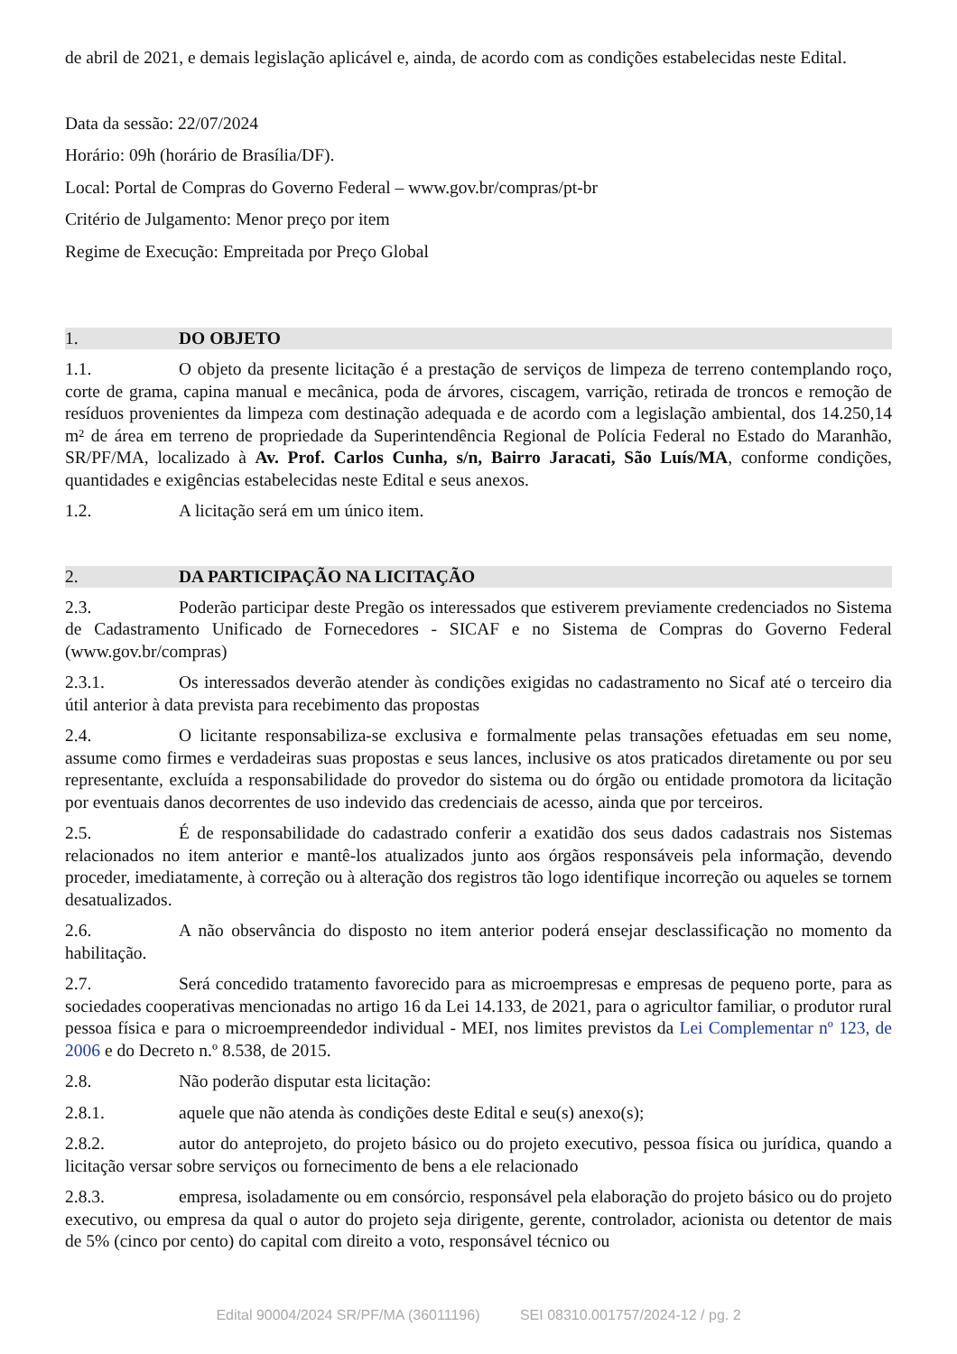de abril de 2021, e demais legislação aplicável e, ainda, de acordo com as condições estabelecidas neste Edital.
Data da sessão: 22/07/2024
Horário: 09h (horário de Brasília/DF).
Local: Portal de Compras do Governo Federal – www.gov.br/compras/pt-br
Critério de Julgamento: Menor preço por item
Regime de Execução: Empreitada por Preço Global
1. DO OBJETO
1.1. O objeto da presente licitação é a prestação de serviços de limpeza de terreno contemplando roço, corte de grama, capina manual e mecânica, poda de árvores, ciscagem, varrição, retirada de troncos e remoção de resíduos provenientes da limpeza com destinação adequada e de acordo com a legislação ambiental, dos 14.250,14 m² de área em terreno de propriedade da Superintendência Regional de Polícia Federal no Estado do Maranhão, SR/PF/MA, localizado à Av. Prof. Carlos Cunha, s/n, Bairro Jaracati, São Luís/MA, conforme condições, quantidades e exigências estabelecidas neste Edital e seus anexos.
1.2. A licitação será em um único item.
2. DA PARTICIPAÇÃO NA LICITAÇÃO
2.3. Poderão participar deste Pregão os interessados que estiverem previamente credenciados no Sistema de Cadastramento Unificado de Fornecedores - SICAF e no Sistema de Compras do Governo Federal (www.gov.br/compras)
2.3.1. Os interessados deverão atender às condições exigidas no cadastramento no Sicaf até o terceiro dia útil anterior à data prevista para recebimento das propostas
2.4. O licitante responsabiliza-se exclusiva e formalmente pelas transações efetuadas em seu nome, assume como firmes e verdadeiras suas propostas e seus lances, inclusive os atos praticados diretamente ou por seu representante, excluída a responsabilidade do provedor do sistema ou do órgão ou entidade promotora da licitação por eventuais danos decorrentes de uso indevido das credenciais de acesso, ainda que por terceiros.
2.5. É de responsabilidade do cadastrado conferir a exatidão dos seus dados cadastrais nos Sistemas relacionados no item anterior e mantê-los atualizados junto aos órgãos responsáveis pela informação, devendo proceder, imediatamente, à correção ou à alteração dos registros tão logo identifique incorreção ou aqueles se tornem desatualizados.
2.6. A não observância do disposto no item anterior poderá ensejar desclassificação no momento da habilitação.
2.7. Será concedido tratamento favorecido para as microempresas e empresas de pequeno porte, para as sociedades cooperativas mencionadas no artigo 16 da Lei 14.133, de 2021, para o agricultor familiar, o produtor rural pessoa física e para o microempreendedor individual - MEI, nos limites previstos da Lei Complementar nº 123, de 2006 e do Decreto n.º 8.538, de 2015.
2.8. Não poderão disputar esta licitação:
2.8.1. aquele que não atenda às condições deste Edital e seu(s) anexo(s);
2.8.2. autor do anteprojeto, do projeto básico ou do projeto executivo, pessoa física ou jurídica, quando a licitação versar sobre serviços ou fornecimento de bens a ele relacionado
2.8.3. empresa, isoladamente ou em consórcio, responsável pela elaboração do projeto básico ou do projeto executivo, ou empresa da qual o autor do projeto seja dirigente, gerente, controlador, acionista ou detentor de mais de 5% (cinco por cento) do capital com direito a voto, responsável técnico ou
Edital 90004/2024 SR/PF/MA (36011196) SEI 08310.001757/2024-12 / pg. 2